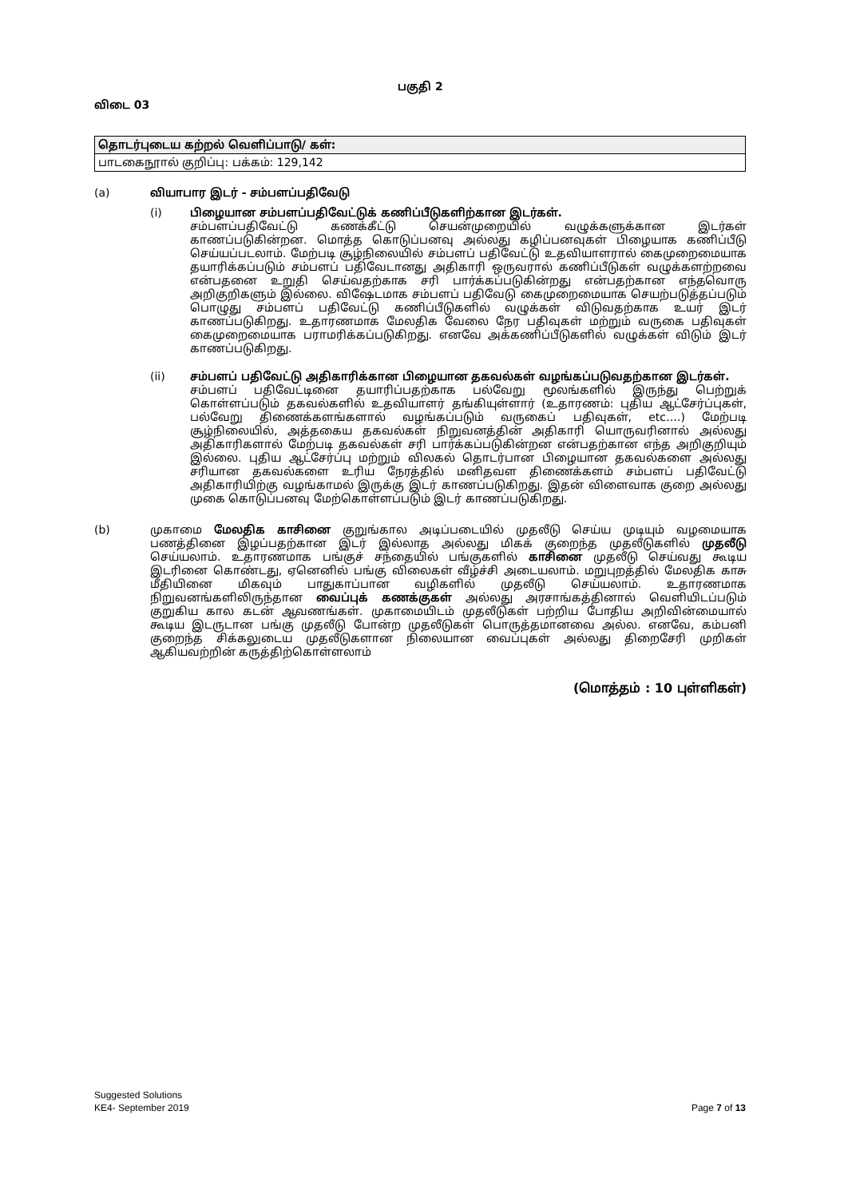பகுதி 2
விடை 03
| தொடர்புடைய கற்றல் வெளிப்பாடு/ கள்: |
| பாடகைநூால் குறிப்பு: பக்கம்: 129,142 |
(a) வியாபார இடர் - சம்பளப்பதிவேடு
(i) பிழையான சம்பளப்பதிவேட்டுக் கணிப்பீடுகளிற்கான இடர்கள்.
சம்பளப்பதிவேட்டு கணக்கீட்டு செயன்முறையில் வழுக்களுக்கான இடர்கள் காணப்படுகின்றன. மொத்த கொடுப்பனவு அல்லது கழிப்பனவுகள் பிழையாக கணிப்பீடு செய்யப்படலாம். மேற்படி சூழ்நிலையில் சம்பளப் பதிவேட்டு உதவியாளரால் கைமுறைமையாக தயாரிக்கப்படும் சம்பளப் பதிவேடானது அதிகாரி ஒருவரால் கணிப்பீடுகள் வழுக்களற்றவை என்பதனை உறுதி செய்வதற்காக சரி பார்க்கப்படுகின்றது என்பதற்கான எந்தவொரு அறிகுறிகளும் இல்லை. விஷேடமாக சம்பளப் பதிவேடு கைமுறைமையாக செயற்படுத்தப்படும் பொழுது சம்பளப் பதிவேட்டு கணிப்பீடுகளில் வழுக்கள் விடுவதற்காக உயர் இடர் காணப்படுகிறது. உதாரணமாக மேலதிக வேலை நேர பதிவுகள் மற்றும் வருகை பதிவுகள் கைமுறைமையாக பராமரிக்கப்படுகிறது. எனவே அக்கணிப்பீடுகளில் வழுக்கள் விடும் இடர் காணப்படுகிறது.
(ii) சம்பளப் பதிவேட்டு அதிகாரிக்கான பிழையான தகவல்கள் வழங்கப்படுவதற்கான இடர்கள்.
சம்பளப் பதிவேட்டினை தயாரிப்பதற்காக பல்வேறு மூலங்களில் இருந்து பெற்றுக் கொள்ளப்படும் தகவல்களில் உதவியாளர் தங்கியுள்ளார் (உதாரணம்: புதிய ஆட்சேர்ப்புகள், பல்வேறு திணைக்களங்களால் வழங்கப்படும் வருகைப் பதிவுகள், etc….) மேற்படி சூழ்நிலையில், அத்தகைய தகவல்கள் நிறுவனத்தின் அதிகாரி யொருவரினால் அல்லது அதிகாரிகளால் மேற்படி தகவல்கள் சரி பார்க்கப்படுகின்றன என்பதற்கான எந்த அறிகுறியும் இல்லை. புதிய ஆட்சேர்ப்பு மற்றும் விலகல் தொடர்பான பிழையான தகவல்களை அல்லது சரியான தகவல்களை உரிய நேரத்தில் மனிதவள திணைக்களம் சம்பளப் பதிவேட்டு அதிகாரியிற்கு வழங்காமல் இருக்கு இடர் காணப்படுகிறது. இதன் விளைவாக குறை அல்லது முகை கொடுப்பனவு மேற்கொள்ளப்படும் இடர் காணப்படுகிறது.
(b) முகாமை மேலதிக காசினை குறுங்கால அடிப்படையில் முதலீடு செய்ய முடியும் வழமையாக பணத்தினை இழப்பதற்கான இடர் இல்லாத அல்லது மிகக் குறைந்த முதலீடுகளில் முதலீடு செய்யலாம். உதாரணமாக பங்குச் சந்தையில் பங்குகளில் காசினை முதலீடு செய்வது கூடிய இடரினை கொண்டது, ஏனெனில் பங்கு விலைகள் வீழ்ச்சி அடையலாம். மறுபுறத்தில் மேலதிக காசு மீதியினை மிகவும் பாதுகாப்பான வழிகளில் முதலீடு செய்யலாம். உதாரணமாக நிறுவனங்களிலிருந்தான வைப்புக் கணக்குகள் அல்லது அரசாங்கத்தினால் வெளியிடப்படும் குறுகிய கால கடன் ஆவணங்கள். முகாமையிடம் முதலீடுகள் பற்றிய போதிய அறிவின்மையால் கூடிய இடருடான பங்கு முதலீடு போன்ற முதலீடுகள் பொருத்தமானவை அல்ல. எனவே, கம்பனி குறைந்த சிக்கலுடைய முதலீடுகளான நிலையான வைப்புகள் அல்லது திறைசேரி முறிகள் ஆகியவற்றின் கருத்திற்கொள்ளலாம்
(மொத்தம் : 10 புள்ளிகள்)
Suggested Solutions
KE4- September 2019 Page 7 of 13